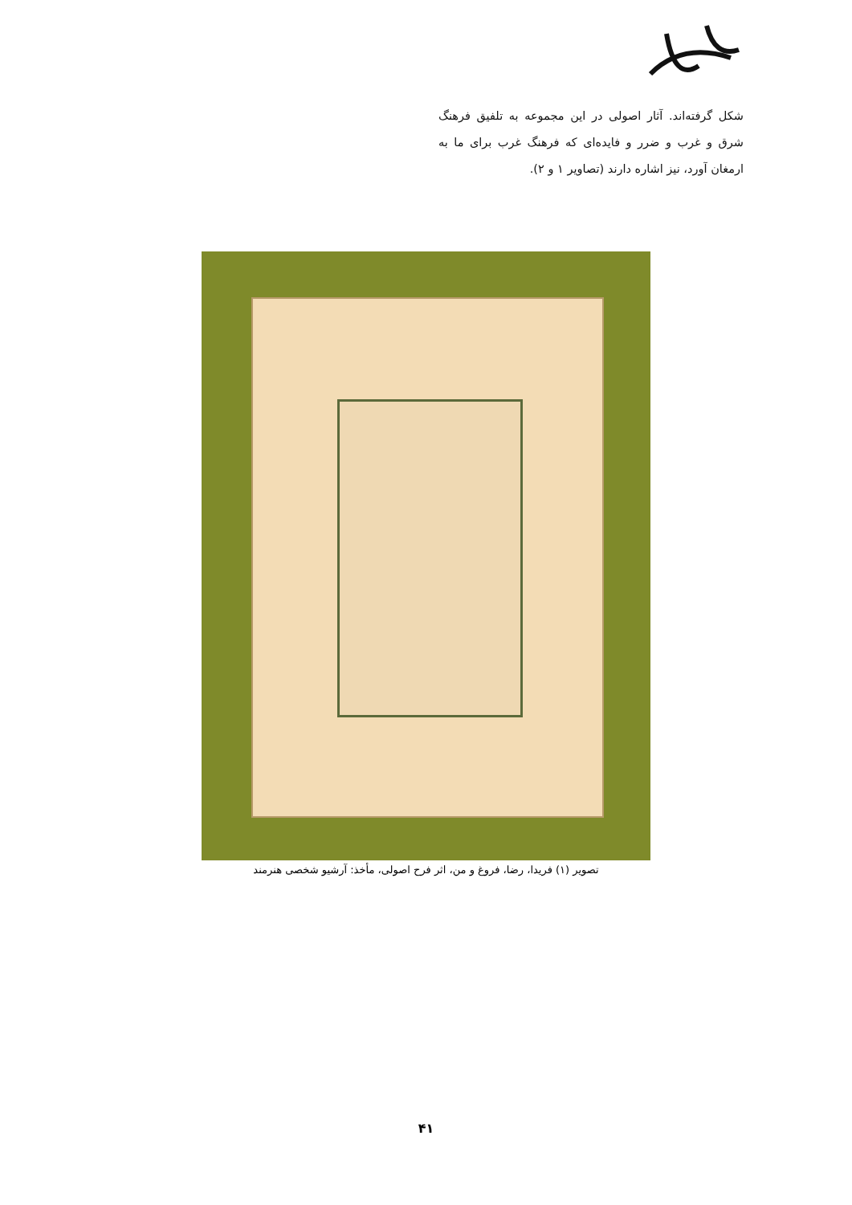شکل گرفته‌اند. آثار اصولی در این مجموعه به تلفیق فرهنگ شرق و غرب و ضرر و فایده‌ای که فرهنگ غرب برای ما به ارمغان آورد، نیز اشاره دارند (تصاویر ۱ و ۲).
تصویر (۱) فریدا، رضا، فروغ و من، اثر فرح اصولی، مأخذ: آرشیو شخصی هنرمند
۴۱